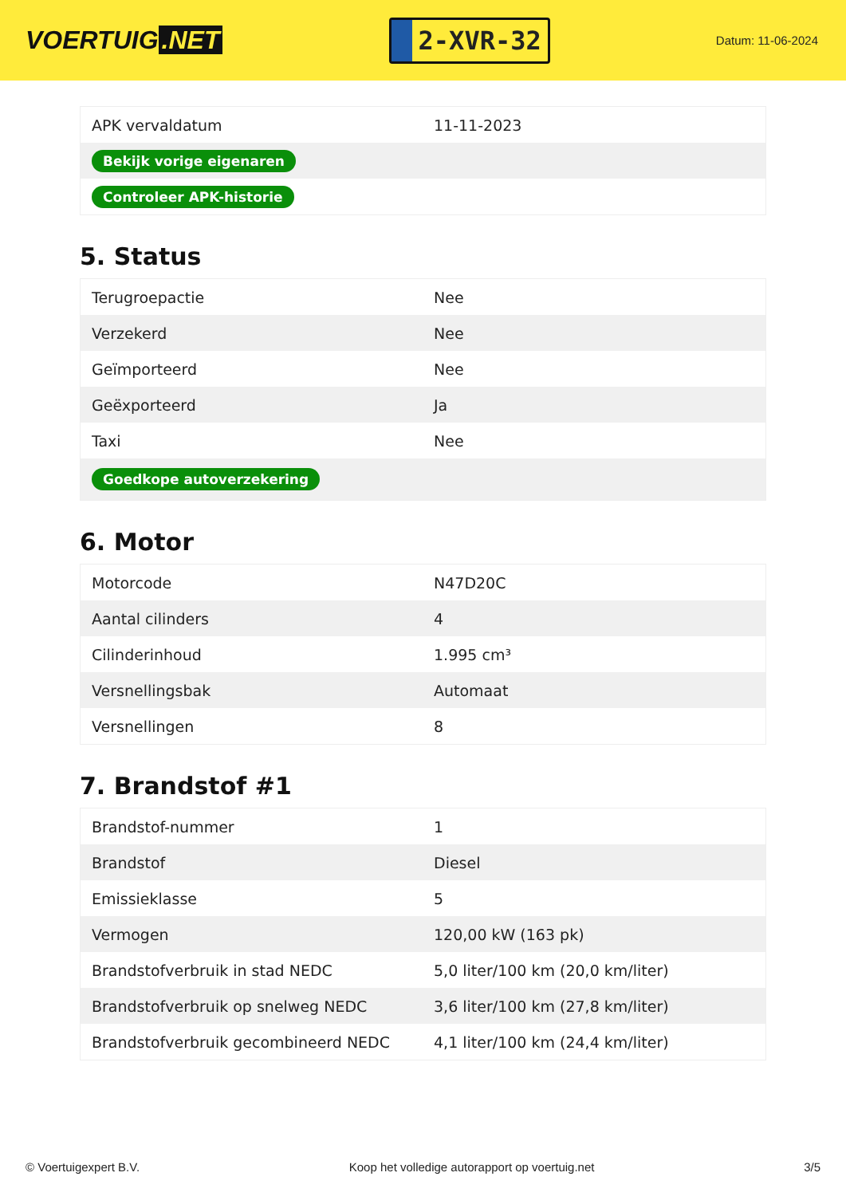VOERTUIG.NET
2-XVR-32
Datum: 11-06-2024
| APK vervaldatum | 11-11-2023 |
| Bekijk vorige eigenaren | |
| Controleer APK-historie | |
5. Status
| Terugroepactie | Nee |
| Verzekerd | Nee |
| Geïmporteerd | Nee |
| Geëxporteerd | Ja |
| Taxi | Nee |
| Goedkope autoverzekering | |
6. Motor
| Motorcode | N47D20C |
| Aantal cilinders | 4 |
| Cilinderinhoud | 1.995 cm³ |
| Versnellingsbak | Automaat |
| Versnellingen | 8 |
7. Brandstof #1
| Brandstof-nummer | 1 |
| Brandstof | Diesel |
| Emissieklasse | 5 |
| Vermogen | 120,00 kW (163 pk) |
| Brandstofverbruik in stad NEDC | 5,0 liter/100 km (20,0 km/liter) |
| Brandstofverbruik op snelweg NEDC | 3,6 liter/100 km (27,8 km/liter) |
| Brandstofverbruik gecombineerd NEDC | 4,1 liter/100 km (24,4 km/liter) |
© Voertuigexpert B.V. Koop het volledige autorapport op voertuig.net 3/5